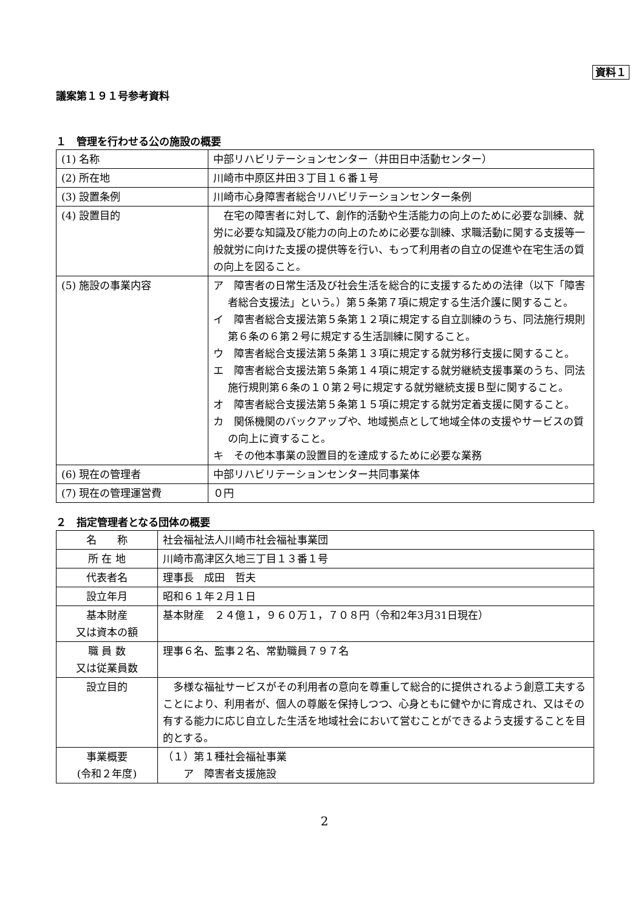資料１
議案第１９１号参考資料
１　管理を行わせる公の施設の概要
| (1) 名称 | 中部リハビリテーションセンター（井田日中活動センター） |
| (2) 所在地 | 川崎市中原区井田３丁目１６番１号 |
| (3) 設置条例 | 川崎市心身障害者総合リハビリテーションセンター条例 |
| (4) 設置目的 | 在宅の障害者に対して、創作的活動や生活能力の向上のために必要な訓練、就労に必要な知識及び能力の向上のために必要な訓練、求職活動に関する支援等一般就労に向けた支援の提供等を行い、もって利用者の自立の促進や在宅生活の質の向上を図ること。 |
| (5) 施設の事業内容 | ア 障害者の日常生活及び社会生活を総合的に支援するための法律（以下「障害者総合支援法」という。）第５条第７項に規定する生活介護に関すること。 イ 障害者総合支援法第５条第１２項に規定する自立訓練のうち、同法施行規則第６条の６第２号に規定する生活訓練に関すること。 ウ 障害者総合支援法第５条第１３項に規定する就労移行支援に関すること。 エ 障害者総合支援法第５条第１４項に規定する就労継続支援事業のうち、同法施行規則第６条の１０第２号に規定する就労継続支援Ｂ型に関すること。 オ 障害者総合支援法第５条第１５項に規定する就労定着支援に関すること。 カ 関係機関のバックアップや、地域拠点として地域全体の支援やサービスの質の向上に資すること。 キ その他本事業の設置目的を達成するために必要な業務 |
| (6) 現在の管理者 | 中部リハビリテーションセンター共同事業体 |
| (7) 現在の管理運営費 | ０円 |
２　指定管理者となる団体の概要
| 名 称 | 社会福祉法人川崎市社会福祉事業団 |
| 所 在 地 | 川崎市高津区久地三丁目１３番１号 |
| 代表者名 | 理事長 成田 哲夫 |
| 設立年月 | 昭和６１年２月１日 |
| 基本財産 又は資本の額 | 基本財産 ２４億１，９６０万１，７０８円（令和2年3月31日現在） |
| 職 員 数 又は従業員数 | 理事６名、監事２名、常勤職員７９７名 |
| 設立目的 | 多様な福祉サービスがその利用者の意向を尊重して総合的に提供されるよう創意工夫することにより、利用者が、個人の尊厳を保持しつつ、心身ともに健やかに育成され、又はその有する能力に応じ自立した生活を地域社会において営むことができるよう支援することを目的とする。 |
| 事業概要 (令和２年度) | （１）第１種社会福祉事業 ア 障害者支援施設 |
2